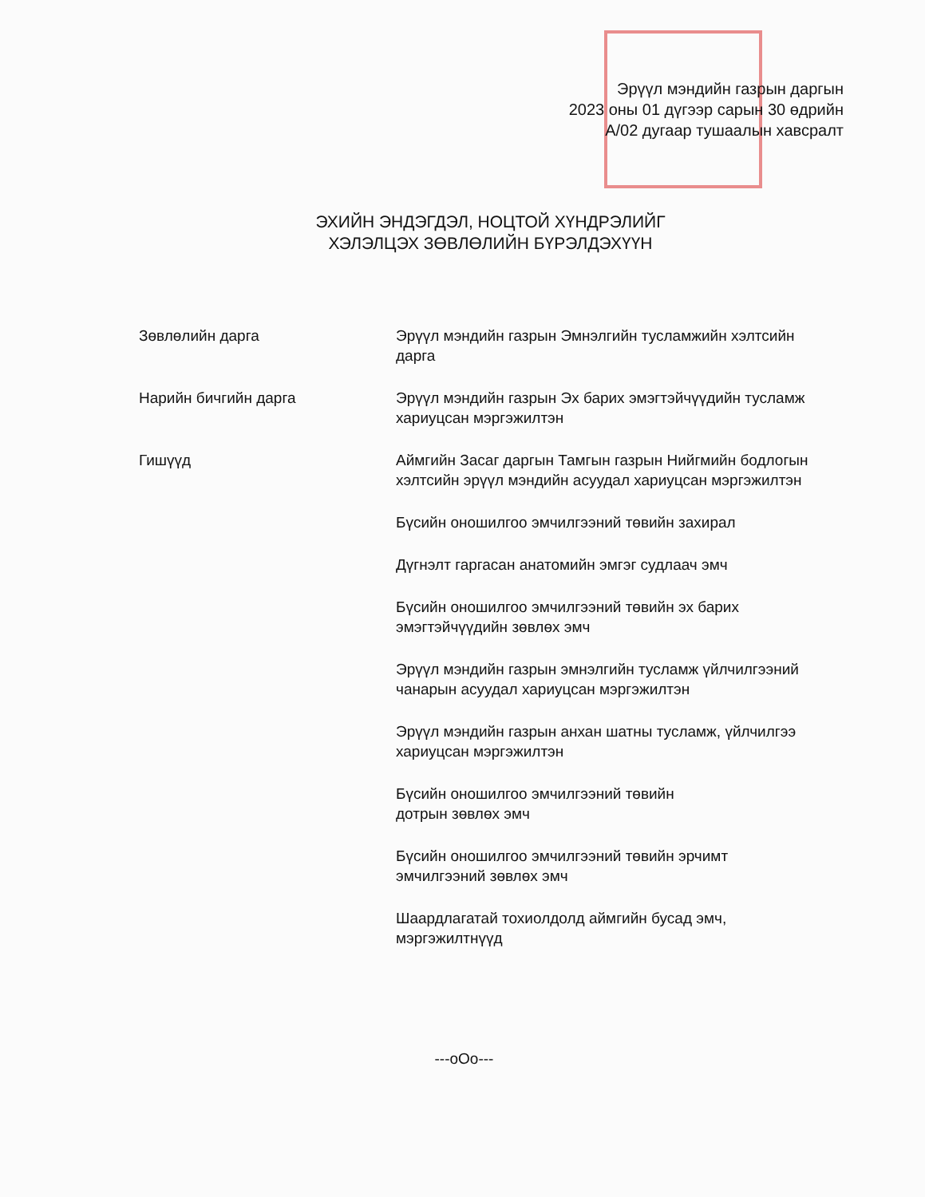Эрүүл мэндийн газрын даргын
2023 оны 01 дүгээр сарын 30 өдрийн
А/02 дугаар тушаалын хавсралт
ЭХИЙН ЭНДЭГДЭЛ, НОЦТОЙ ХҮНДРЭЛИЙГ
ХЭЛЭЛЦЭХ ЗӨВЛӨЛИЙН БҮРЭЛДЭХҮҮН
Зөвлөлийн дарга Эрүүл мэндийн газрын Эмнэлгийн тусламжийн хэлтсийн дарга
Нарийн бичгийн дарга Эрүүл мэндийн газрын Эх барих эмэгтэйчүүдийн тусламж хариуцсан мэргэжилтэн
Гишүүд Аймгийн Засаг даргын Тамгын газрын Нийгмийн бодлогын хэлтсийн эрүүл мэндийн асуудал хариуцсан мэргэжилтэн
Бүсийн оношилгоо эмчилгээний төвийн захирал
Дүгнэлт гаргасан анатомийн эмгэг судлаач эмч
Бүсийн оношилгоо эмчилгээний төвийн эх барих эмэгтэйчүүдийн зөвлөх эмч
Эрүүл мэндийн газрын эмнэлгийн тусламж үйлчилгээний чанарын асуудал хариуцсан мэргэжилтэн
Эрүүл мэндийн газрын анхан шатны тусламж, үйлчилгээ хариуцсан мэргэжилтэн
Бүсийн оношилгоо эмчилгээний төвийн
дотрын зөвлөх эмч
Бүсийн оношилгоо эмчилгээний төвийн эрчимт эмчилгээний зөвлөх эмч
Шаардлагатай тохиолдолд аймгийн бусад эмч, мэргэжилтнүүд
---oOo---